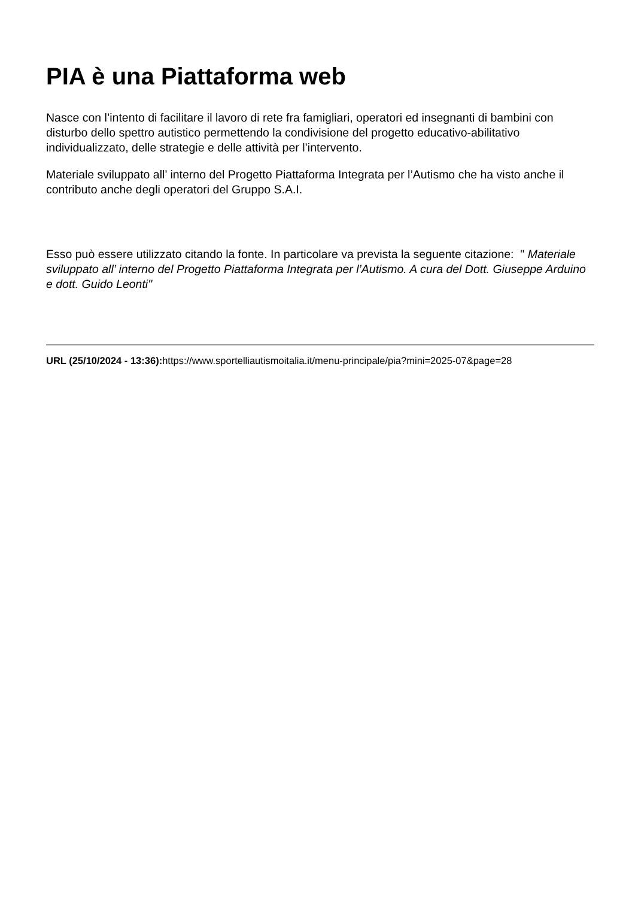PIA è una Piattaforma web
Nasce con l’intento di facilitare il lavoro di rete fra famigliari, operatori ed insegnanti di bambini con disturbo dello spettro autistico permettendo la condivisione del progetto educativo-abilitativo individualizzato, delle strategie e delle attività per l’intervento.
Materiale sviluppato all’ interno del Progetto Piattaforma Integrata per l’Autismo che ha visto anche il contributo anche degli operatori del Gruppo S.A.I.
Esso può essere utilizzato citando la fonte. In particolare va prevista la seguente citazione: " Materiale sviluppato all’ interno del Progetto Piattaforma Integrata per l’Autismo. A cura del Dott. Giuseppe Arduino e dott. Guido Leonti"
URL (25/10/2024 - 13:36): https://www.sportelliautismoitalia.it/menu-principale/pia?mini=2025-07&page=28